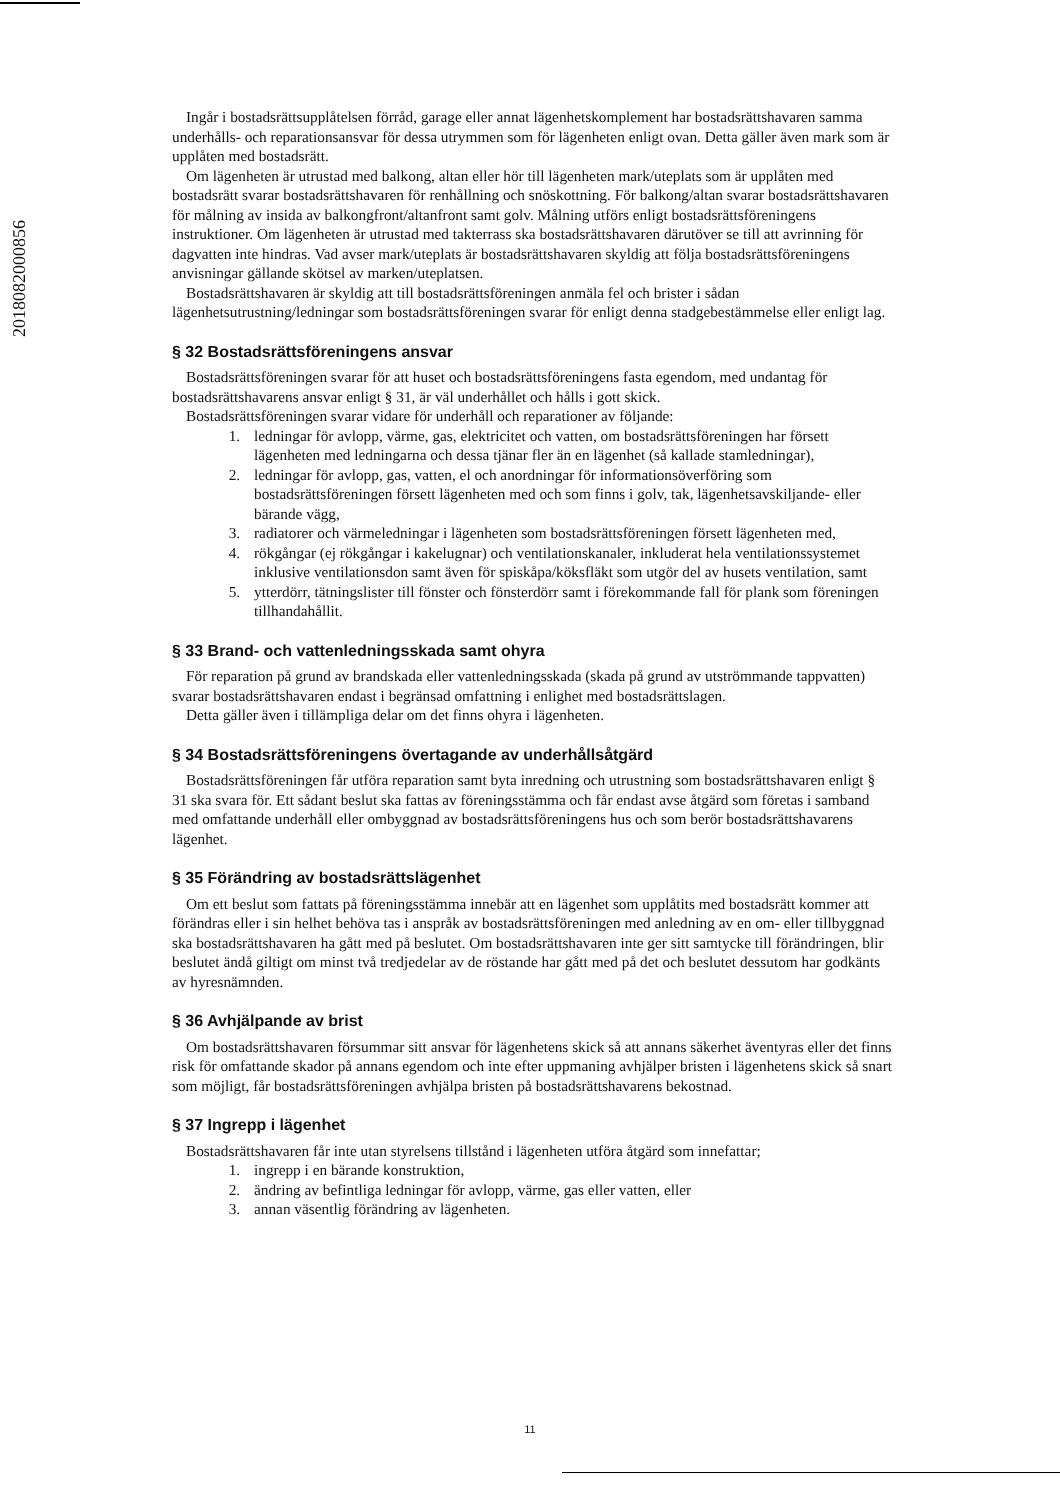2018082000856
Ingår i bostadsrättsupplåtelsen förråd, garage eller annat lägenhetskomplement har bostadsrättshavaren samma underhålls- och reparationsansvar för dessa utrymmen som för lägenheten enligt ovan. Detta gäller även mark som är upplåten med bostadsrätt.
Om lägenheten är utrustad med balkong, altan eller hör till lägenheten mark/uteplats som är upplåten med bostadsrätt svarar bostadsrättshavaren för renhållning och snöskottning. För balkong/altan svarar bostadsrättshavaren för målning av insida av balkongfront/altanfront samt golv. Målning utförs enligt bostadsrättsföreningens instruktioner. Om lägenheten är utrustad med takterrass ska bostadsrättshavaren därutöver se till att avrinning för dagvatten inte hindras. Vad avser mark/uteplats är bostadsrättshavaren skyldig att följa bostadsrättsföreningens anvisningar gällande skötsel av marken/uteplatsen.
Bostadsrättshavaren är skyldig att till bostadsrättsföreningen anmäla fel och brister i sådan lägenhetsutrustning/ledningar som bostadsrättsföreningen svarar för enligt denna stadgebestämmelse eller enligt lag.
§ 32 Bostadsrättsföreningens ansvar
Bostadsrättsföreningen svarar för att huset och bostadsrättsföreningens fasta egendom, med undantag för bostadsrättshavarens ansvar enligt § 31, är väl underhållet och hålls i gott skick.
Bostadsrättsföreningen svarar vidare för underhåll och reparationer av följande:
1. ledningar för avlopp, värme, gas, elektricitet och vatten, om bostadsrättsföreningen har försett lägenheten med ledningarna och dessa tjänar fler än en lägenhet (så kallade stamledningar),
2. ledningar för avlopp, gas, vatten, el och anordningar för informationsöverföring som bostadsrättsföreningen försett lägenheten med och som finns i golv, tak, lägenhetsavskiljande- eller bärande vägg,
3. radiatorer och värmeledningar i lägenheten som bostadsrättsföreningen försett lägenheten med,
4. rökgångar (ej rökgångar i kakelugnar) och ventilationskanaler, inkluderat hela ventilationssystemet inklusive ventilationsdon samt även för spiskåpa/köksfläkt som utgör del av husets ventilation, samt
5. ytterdörr, tätningslister till fönster och fönsterdörr samt i förekommande fall för plank som föreningen tillhandahållit.
§ 33 Brand- och vattenledningsskada samt ohyra
För reparation på grund av brandskada eller vattenledningsskada (skada på grund av utströmmande tappvatten) svarar bostadsrättshavaren endast i begränsad omfattning i enlighet med bostadsrättslagen.
Detta gäller även i tillämpliga delar om det finns ohyra i lägenheten.
§ 34 Bostadsrättsföreningens övertagande av underhållsåtgärd
Bostadsrättsföreningen får utföra reparation samt byta inredning och utrustning som bostadsrättshavaren enligt § 31 ska svara för. Ett sådant beslut ska fattas av föreningsstämma och får endast avse åtgärd som företas i samband med omfattande underhåll eller ombyggnad av bostadsrättsföreningens hus och som berör bostadsrättshavarens lägenhet.
§ 35 Förändring av bostadsrättslägenhet
Om ett beslut som fattats på föreningsstämma innebär att en lägenhet som upplåtits med bostadsrätt kommer att förändras eller i sin helhet behöva tas i anspråk av bostadsrättsföreningen med anledning av en om- eller tillbyggnad ska bostadsrättshavaren ha gått med på beslutet. Om bostadsrättshavaren inte ger sitt samtycke till förändringen, blir beslutet ändå giltigt om minst två tredjedelar av de röstande har gått med på det och beslutet dessutom har godkänts av hyresnämnden.
§ 36 Avhjälpande av brist
Om bostadsrättshavaren försummar sitt ansvar för lägenhetens skick så att annans säkerhet äventyras eller det finns risk för omfattande skador på annans egendom och inte efter uppmaning avhjälper bristen i lägenhetens skick så snart som möjligt, får bostadsrättsföreningen avhjälpa bristen på bostadsrättshavarens bekostnad.
§ 37 Ingrepp i lägenhet
Bostadsrättshavaren får inte utan styrelsens tillstånd i lägenheten utföra åtgärd som innefattar;
1. ingrepp i en bärande konstruktion,
2. ändring av befintliga ledningar för avlopp, värme, gas eller vatten, eller
3. annan väsentlig förändring av lägenheten.
11